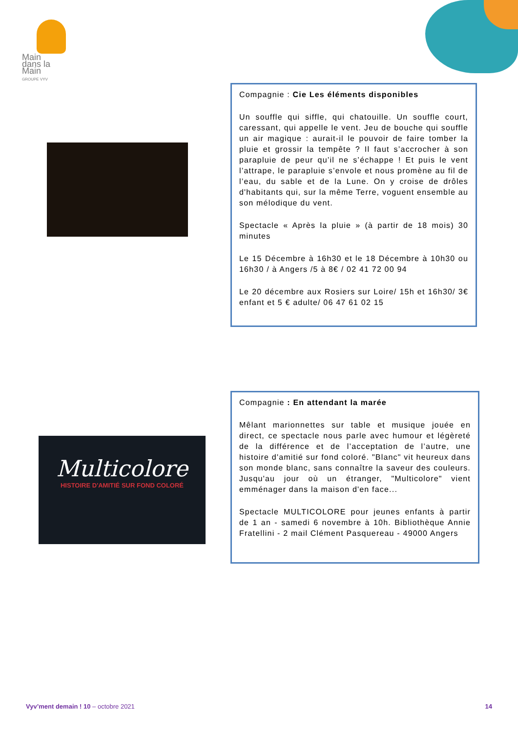Main
dans la
Main
GROUPE VYV
Compagnie : Cie Les éléments disponibles
Un souffle qui siffle, qui chatouille. Un souffle court, caressant, qui appelle le vent. Jeu de bouche qui souffle un air magique : aurait-il le pouvoir de faire tomber la pluie et grossir la tempête ? Il faut s’accrocher à son parapluie de peur qu’il ne s’échappe ! Et puis le vent l’attrape, le parapluie s’envole et nous promène au fil de l’eau, du sable et de la Lune. On y croise de drôles d'habitants qui, sur la même Terre, voguent ensemble au son mélodique du vent.
Spectacle « Après la pluie » (à partir de 18 mois) 30 minutes
Le 15 Décembre à 16h30 et le 18 Décembre à 10h30 ou 16h30 / à Angers /5 à 8€ / 02 41 72 00 94
Le 20 décembre aux Rosiers sur Loire/ 15h et 16h30/ 3€ enfant et 5 € adulte/ 06 47 61 02 15
Multicolore
HISTOIRE D'AMITIÉ SUR FOND COLORÉ
Compagnie : En attendant la marée
Mêlant marionnettes sur table et musique jouée en direct, ce spectacle nous parle avec humour et légèreté de la différence et de l’acceptation de l’autre, une histoire d'amitié sur fond coloré. "Blanc" vit heureux dans son monde blanc, sans connaître la saveur des couleurs. Jusqu'au jour où un étranger, "Multicolore" vient emménager dans la maison d'en face...
Spectacle MULTICOLORE pour jeunes enfants à partir de 1 an - samedi 6 novembre à 10h. Bibliothèque Annie Fratellini - 2 mail Clément Pasquereau - 49000 Angers
Vyv’ment demain ! 10 – octobre 2021 14